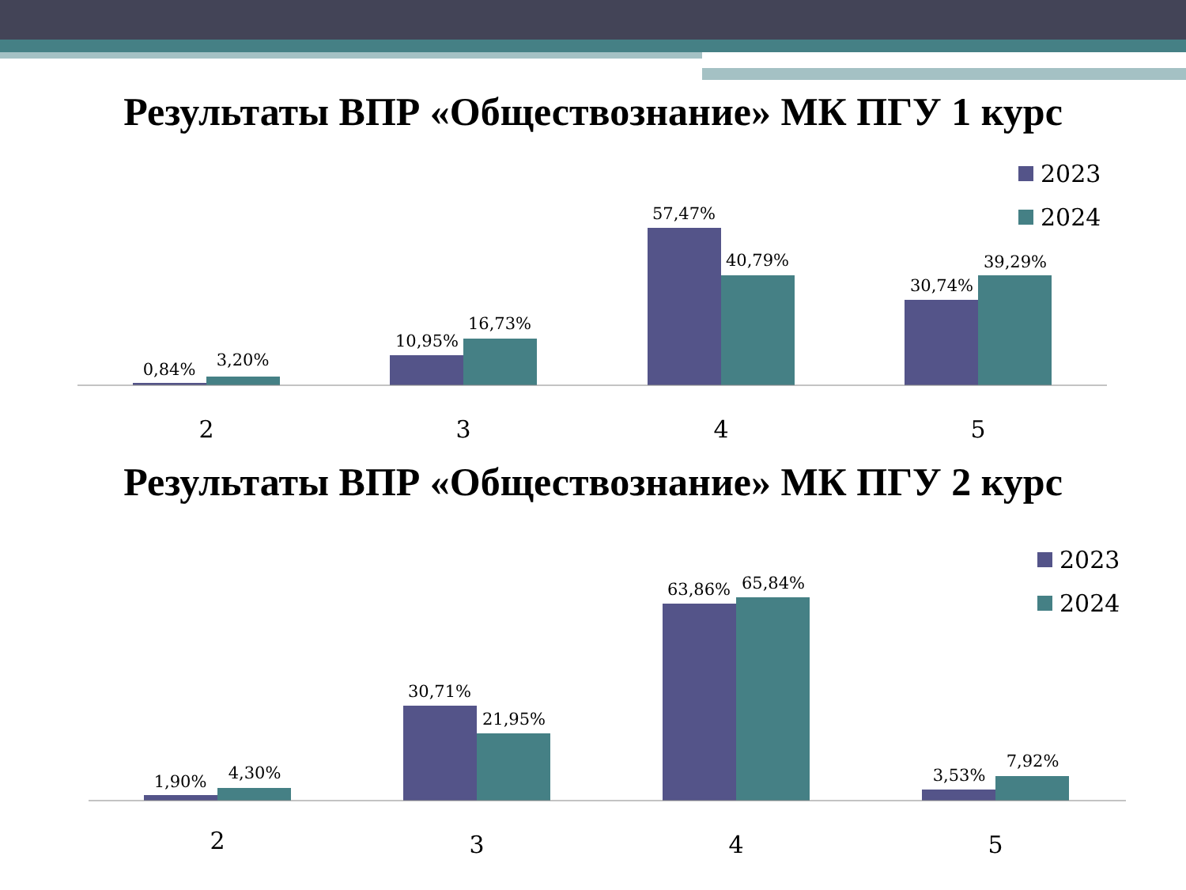Результаты ВПР «Обществознание» МК ПГУ 1 курс
0,84%
3,20%
10,95%
16,73%
57,47%
40,79%
30,74%
39,29%
2
3
4
5
2023
2024
Результаты ВПР «Обществознание» МК ПГУ 2 курс
1,90%
4,30%
30,71%
21,95%
63,86%
65,84%
3,53%
7,92%
2
3
4
5
2023
2024